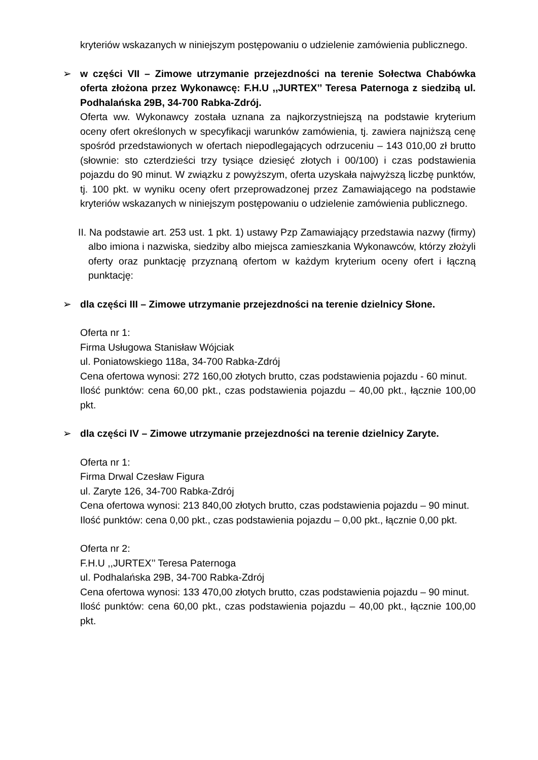kryteriów wskazanych w niniejszym postępowaniu o udzielenie zamówienia publicznego.
➢
w części VII – Zimowe utrzymanie przejezdności na terenie Sołectwa Chabówka oferta złożona przez Wykonawcę: F.H.U ,,JURTEX’’ Teresa Paternoga z siedzibą ul. Podhalańska 29B, 34-700 Rabka-Zdrój.
Oferta ww. Wykonawcy została uznana za najkorzystniejszą na podstawie kryterium oceny ofert określonych w specyfikacji warunków zamówienia, tj. zawiera najniższą cenę spośród przedstawionych w ofertach niepodlegających odrzuceniu – 143 010,00 zł brutto (słownie: sto czterdzieści trzy tysiące dziesięć złotych i 00/100) i czas podstawienia pojazdu do 90 minut. W związku z powyższym, oferta uzyskała najwyższą liczbę punktów, tj. 100 pkt. w wyniku oceny ofert przeprowadzonej przez Zamawiającego na podstawie kryteriów wskazanych w niniejszym postępowaniu o udzielenie zamówienia publicznego.
II. Na podstawie art. 253 ust. 1 pkt. 1) ustawy Pzp Zamawiający przedstawia nazwy (firmy) albo imiona i nazwiska, siedziby albo miejsca zamieszkania Wykonawców, którzy złożyli oferty oraz punktację przyznaną ofertom w każdym kryterium oceny ofert i łączną punktację:
➢
dla części III – Zimowe utrzymanie przejezdności na terenie dzielnicy Słone.
Oferta nr 1:
Firma Usługowa Stanisław Wójciak
ul. Poniatowskiego 118a, 34-700 Rabka-Zdrój
Cena ofertowa wynosi: 272 160,00 złotych brutto, czas podstawienia pojazdu - 60 minut.
Ilość punktów: cena 60,00 pkt., czas podstawienia pojazdu – 40,00 pkt., łącznie 100,00 pkt.
➢
dla części IV – Zimowe utrzymanie przejezdności na terenie dzielnicy Zaryte.
Oferta nr 1:
Firma Drwal Czesław Figura
ul. Zaryte 126, 34-700 Rabka-Zdrój
Cena ofertowa wynosi: 213 840,00 złotych brutto, czas podstawienia pojazdu – 90 minut.
Ilość punktów: cena 0,00 pkt., czas podstawienia pojazdu – 0,00 pkt., łącznie 0,00 pkt.
Oferta nr 2:
F.H.U ,,JURTEX’’ Teresa Paternoga
ul. Podhalańska 29B, 34-700 Rabka-Zdrój
Cena ofertowa wynosi: 133 470,00 złotych brutto, czas podstawienia pojazdu – 90 minut.
Ilość punktów: cena 60,00 pkt., czas podstawienia pojazdu – 40,00 pkt., łącznie 100,00 pkt.